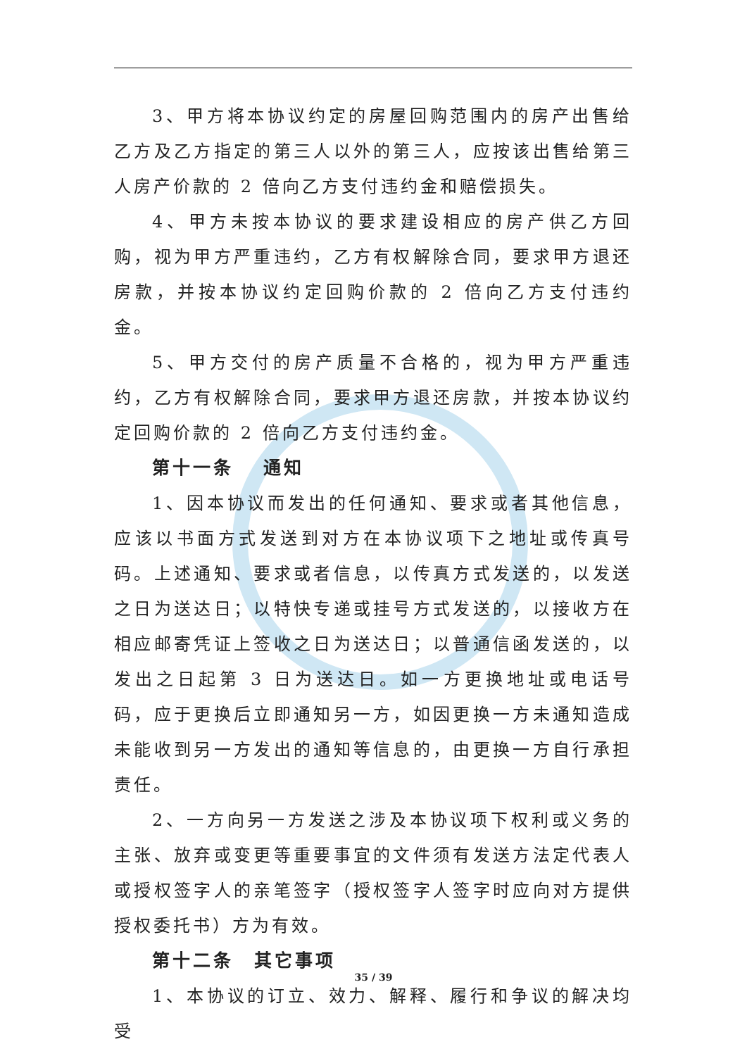3、甲方将本协议约定的房屋回购范围内的房产出售给乙方及乙方指定的第三人以外的第三人，应按该出售给第三人房产价款的 2 倍向乙方支付违约金和赔偿损失。
4、甲方未按本协议的要求建设相应的房产供乙方回购，视为甲方严重违约，乙方有权解除合同，要求甲方退还房款，并按本协议约定回购价款的 2 倍向乙方支付违约金。
5、甲方交付的房产质量不合格的，视为甲方严重违约，乙方有权解除合同，要求甲方退还房款，并按本协议约定回购价款的 2 倍向乙方支付违约金。
第十一条　 通知
1、因本协议而发出的任何通知、要求或者其他信息，应该以书面方式发送到对方在本协议项下之地址或传真号码。上述通知、要求或者信息，以传真方式发送的，以发送之日为送达日；以特快专递或挂号方式发送的，以接收方在相应邮寄凭证上签收之日为送达日；以普通信函发送的，以发出之日起第 3 日为送达日。如一方更换地址或电话号码，应于更换后立即通知另一方，如因更换一方未通知造成未能收到另一方发出的通知等信息的，由更换一方自行承担责任。
2、一方向另一方发送之涉及本协议项下权利或义务的主张、放弃或变更等重要事宜的文件须有发送方法定代表人或授权签字人的亲笔签字（授权签字人签字时应向对方提供授权委托书）方为有效。
第十二条　其它事项
1、本协议的订立、效力、解释、履行和争议的解决均受
35 / 39